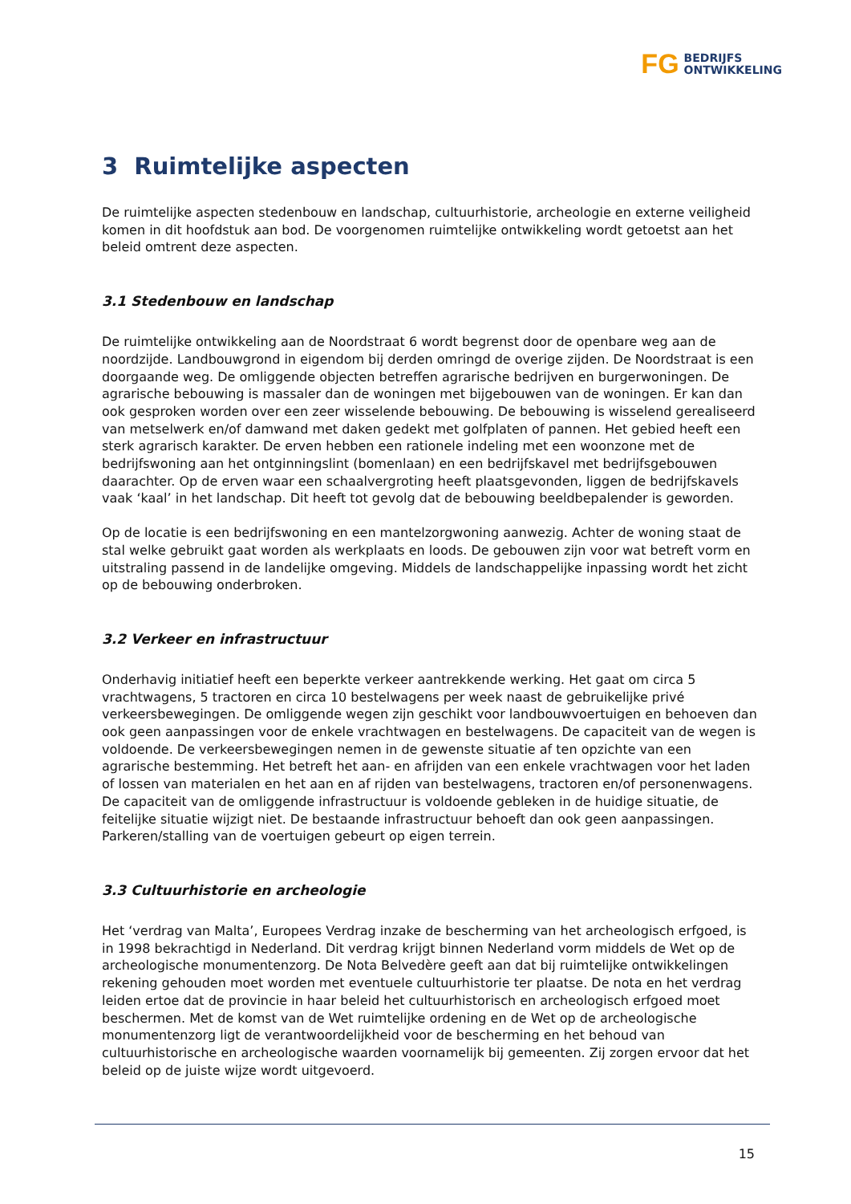FG BEDRIJFS
ONTWIKKELING
3 Ruimtelijke aspecten
De ruimtelijke aspecten stedenbouw en landschap, cultuurhistorie, archeologie en externe veiligheid komen in dit hoofdstuk aan bod. De voorgenomen ruimtelijke ontwikkeling wordt getoetst aan het beleid omtrent deze aspecten.
3.1 Stedenbouw en landschap
De ruimtelijke ontwikkeling aan de Noordstraat 6 wordt begrenst door de openbare weg aan de noordzijde. Landbouwgrond in eigendom bij derden omringd de overige zijden. De Noordstraat is een doorgaande weg. De omliggende objecten betreffen agrarische bedrijven en burgerwoningen. De agrarische bebouwing is massaler dan de woningen met bijgebouwen van de woningen. Er kan dan ook gesproken worden over een zeer wisselende bebouwing. De bebouwing is wisselend gerealiseerd van metselwerk en/of damwand met daken gedekt met golfplaten of pannen. Het gebied heeft een sterk agrarisch karakter. De erven hebben een rationele indeling met een woonzone met de bedrijfswoning aan het ontginningslint (bomenlaan) en een bedrijfskavel met bedrijfsgebouwen daarachter. Op de erven waar een schaalvergroting heeft plaatsgevonden, liggen de bedrijfskavels vaak ‘kaal’ in het landschap. Dit heeft tot gevolg dat de bebouwing beeldbepalender is geworden.
Op de locatie is een bedrijfswoning en een mantelzorgwoning aanwezig. Achter de woning staat de stal welke gebruikt gaat worden als werkplaats en loods. De gebouwen zijn voor wat betreft vorm en uitstraling passend in de landelijke omgeving. Middels de landschappelijke inpassing wordt het zicht op de bebouwing onderbroken.
3.2 Verkeer en infrastructuur
Onderhavig initiatief heeft een beperkte verkeer aantrekkende werking. Het gaat om circa 5 vrachtwagens, 5 tractoren en circa 10 bestelwagens per week naast de gebruikelijke privé verkeersbewegingen. De omliggende wegen zijn geschikt voor landbouwvoertuigen en behoeven dan ook geen aanpassingen voor de enkele vrachtwagen en bestelwagens. De capaciteit van de wegen is voldoende. De verkeersbewegingen nemen in de gewenste situatie af ten opzichte van een agrarische bestemming. Het betreft het aan- en afrijden van een enkele vrachtwagen voor het laden of lossen van materialen en het aan en af rijden van bestelwagens, tractoren en/of personenwagens. De capaciteit van de omliggende infrastructuur is voldoende gebleken in de huidige situatie, de feitelijke situatie wijzigt niet. De bestaande infrastructuur behoeft dan ook geen aanpassingen. Parkeren/stalling van de voertuigen gebeurt op eigen terrein.
3.3 Cultuurhistorie en archeologie
Het ‘verdrag van Malta’, Europees Verdrag inzake de bescherming van het archeologisch erfgoed, is in 1998 bekrachtigd in Nederland. Dit verdrag krijgt binnen Nederland vorm middels de Wet op de archeologische monumentenzorg. De Nota Belvedère geeft aan dat bij ruimtelijke ontwikkelingen rekening gehouden moet worden met eventuele cultuurhistorie ter plaatse. De nota en het verdrag leiden ertoe dat de provincie in haar beleid het cultuurhistorisch en archeologisch erfgoed moet beschermen. Met de komst van de Wet ruimtelijke ordening en de Wet op de archeologische monumentenzorg ligt de verantwoordelijkheid voor de bescherming en het behoud van cultuurhistorische en archeologische waarden voornamelijk bij gemeenten. Zij zorgen ervoor dat het beleid op de juiste wijze wordt uitgevoerd.
15